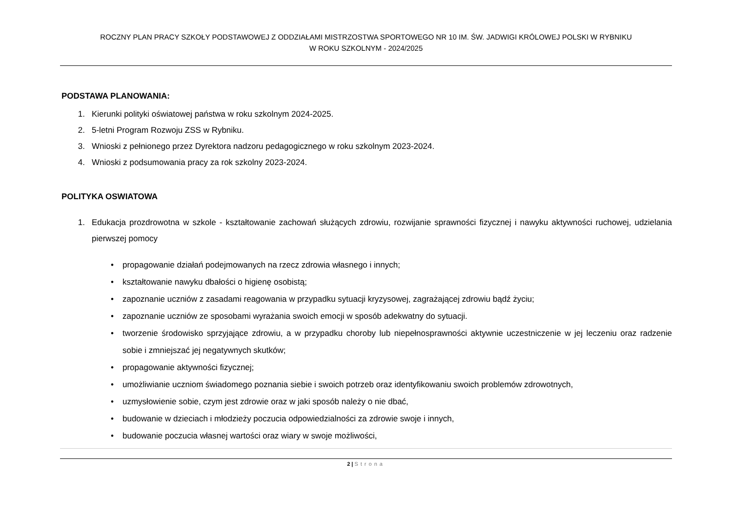ROCZNY PLAN PRACY SZKOŁY PODSTAWOWEJ Z ODDZIAŁAMI MISTRZOSTWA SPORTOWEGO NR 10 IM. ŚW. JADWIGI KRÓLOWEJ POLSKI W RYBNIKU
W ROKU SZKOLNYM - 2024/2025
PODSTAWA PLANOWANIA:
1. Kierunki polityki oświatowej państwa w roku szkolnym 2024-2025.
2. 5-letni Program Rozwoju ZSS w Rybniku.
3. Wnioski z pełnionego przez Dyrektora nadzoru pedagogicznego w roku szkolnym 2023-2024.
4. Wnioski z podsumowania pracy za rok szkolny 2023-2024.
POLITYKA OSWIATOWA
1. Edukacja prozdrowotna w szkole - kształtowanie zachowań służących zdrowiu, rozwijanie sprawności fizycznej i nawyku aktywności ruchowej, udzielania pierwszej pomocy
• propagowanie działań podejmowanych na rzecz zdrowia własnego i innych;
• kształtowanie nawyku dbałości o higienę osobistą;
• zapoznanie uczniów z zasadami reagowania w przypadku sytuacji kryzysowej, zagrażającej zdrowiu bądź życiu;
• zapoznanie uczniów ze sposobami wyrażania swoich emocji w sposób adekwatny do sytuacji.
• tworzenie środowisko sprzyjające zdrowiu, a w przypadku choroby lub niepełnosprawności aktywnie uczestniczenie w jej leczeniu oraz radzenie sobie i zmniejszać jej negatywnych skutków;
• propagowanie aktywności fizycznej;
• umożliwianie uczniom świadomego poznania siebie i swoich potrzeb oraz identyfikowaniu swoich problemów zdrowotnych,
• uzmysłowienie sobie, czym jest zdrowie oraz w jaki sposób należy o nie dbać,
• budowanie w dzieciach i młodzieży poczucia odpowiedzialności za zdrowie swoje i innych,
• budowanie poczucia własnej wartości oraz wiary w swoje możliwości,
2 | Strona